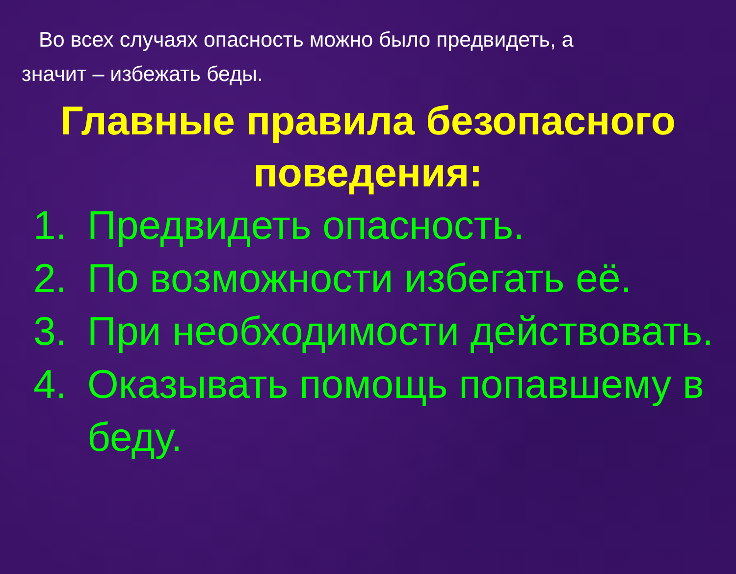Во всех случаях опасность можно было предвидеть, а значит – избежать беды.
Главные правила безопасного поведения:
1. Предвидеть опасность.
2. По возможности избегать её.
3. При необходимости действовать.
4. Оказывать помощь попавшему в беду.